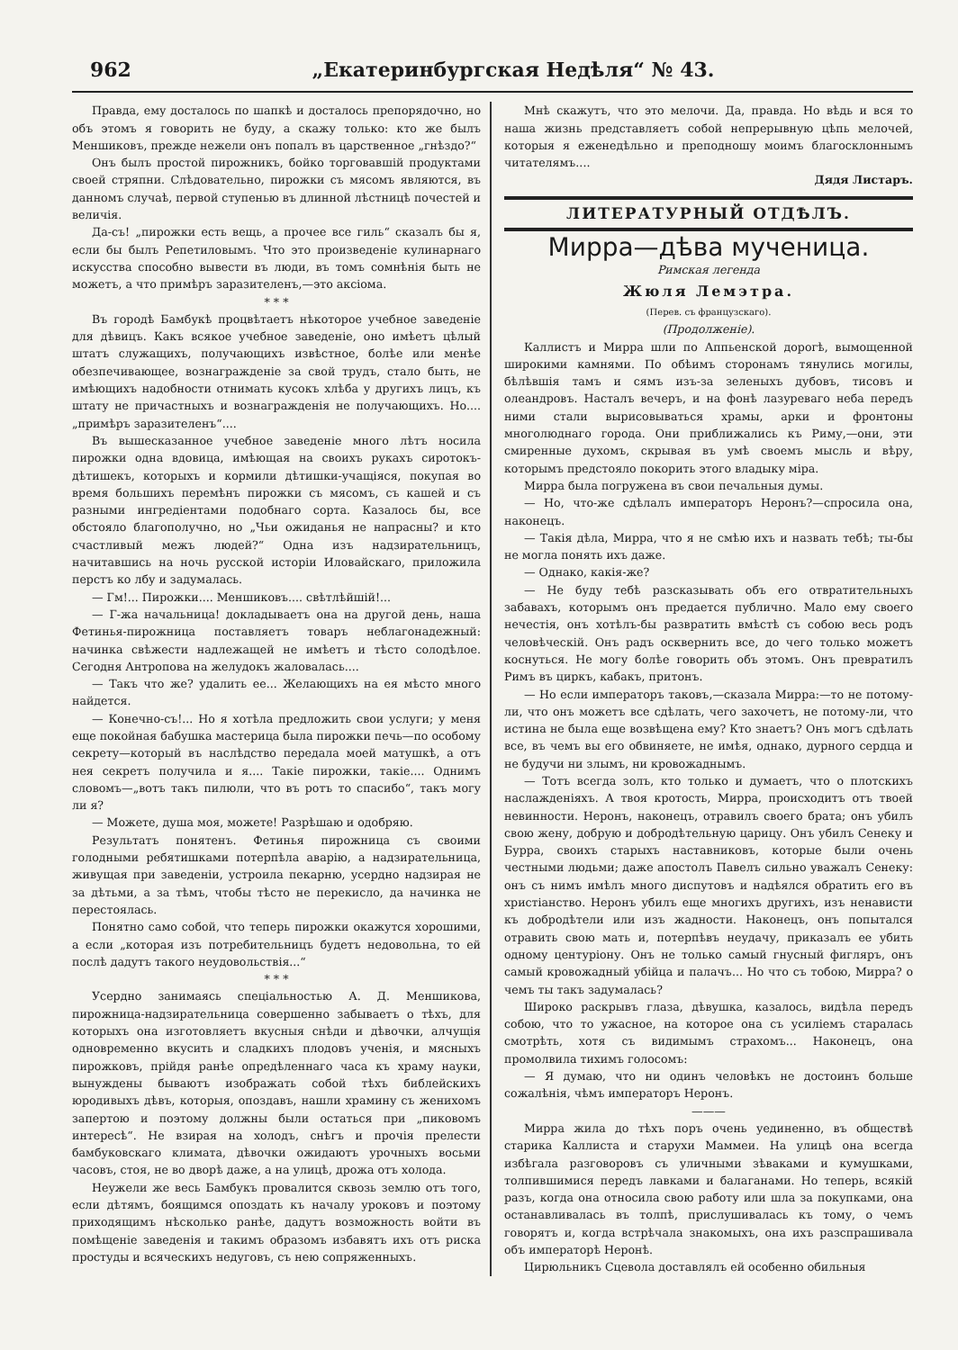962 „Екатеринбургская Недѣля“ № 43.
Правда, ему досталось по шапкѣ и досталось препорядочно, но объ этомъ я говорить не буду, а скажу только: кто же былъ Меншиковъ, прежде нежели онъ попалъ въ царственное „гнѣздо?“
Онъ былъ простой пирожникъ, бойко торговавшій продуктами своей стряпни. Слѣдовательно, пирожки съ мясомъ являются, въ данномъ случаѣ, первой ступенью въ длинной лѣстницѣ почестей и величія.
Да-съ! „пирожки есть вещь, а прочее все гиль“ сказалъ бы я, если бы былъ Репетиловымъ. Что это произведеніе кулинарнаго искусства способно вывести въ люди, въ томъ сомнѣнія быть не можетъ, а что примѣръ заразителенъ,—это аксіома.
* * *
Въ городѣ Бамбукѣ процвѣтаетъ нѣкоторое учебное заведеніе для дѣвицъ. Какъ всякое учебное заведеніе, оно имѣетъ цѣлый штатъ служащихъ, получающихъ извѣстное, болѣе или менѣе обезпечивающее, вознагражденіе за свой трудъ, стало быть, не имѣющихъ надобности отнимать кусокъ хлѣба у другихъ лицъ, къ штату не причастныхъ и вознагражденія не получающихъ. Но.... „примѣръ заразителенъ“....
Въ вышесказанное учебное заведеніе много лѣтъ носила пирожки одна вдовица, имѣющая на своихъ рукахъ сиротокъ-дѣтишекъ, которыхъ и кормили дѣтишки-учащіяся, покупая во время большихъ перемѣнъ пирожки съ мясомъ, съ кашей и съ разными ингредіентами подобнаго сорта. Казалось бы, все обстояло благополучно, но „Чьи ожиданья не напрасны? и кто счастливый межъ людей?“ Одна изъ надзирательницъ, начитавшись на ночь русской исторіи Иловайскаго, приложила перстъ ко лбу и задумалась.
— Гм!... Пирожки.... Меншиковъ.... свѣтлѣйшій!...
— Г-жа начальница! докладываетъ она на другой день, наша Фетинья-пирожница поставляетъ товаръ неблагонадежный: начинка свѣжести надлежащей не имѣетъ и тѣсто солодѣлое. Сегодня Антропова на желудокъ жаловалась....
— Такъ что же? удалить ее... Желающихъ на ея мѣсто много найдется.
— Конечно-съ!... Но я хотѣла предложить свои услуги; у меня еще покойная бабушка мастерица была пирожки печь—по особому секрету—который въ наслѣдство передала моей матушкѣ, а отъ нея секретъ получила и я.... Такіе пирожки, такіе.... Однимъ словомъ—„вотъ такъ пилюли, что въ ротъ то спасибо“, такъ могу ли я?
— Можете, душа моя, можете! Разрѣшаю и одобряю.
Результатъ понятенъ. Фетинья пирожница съ своими голодными ребятишками потерпѣла аварію, а надзирательница, живущая при заведеніи, устроила пекарню, усердно надзирая не за дѣтьми, а за тѣмъ, чтобы тѣсто не перекисло, да начинка не перестоялась.
Понятно само собой, что теперь пирожки окажутся хорошими, а если „которая изъ потребительницъ будетъ недовольна, то ей послѣ дадутъ такого неудовольствія...“
* * *
Усердно занимаясь спеціальностью А. Д. Меншикова, пирожница-надзирательница совершенно забываетъ о тѣхъ, для которыхъ она изготовляетъ вкусныя снѣди и дѣвочки, алчущія одновременно вкусить и сладкихъ плодовъ ученія, и мясныхъ пирожковъ, прійдя ранѣе опредѣленнаго часа къ храму науки, вынуждены бываютъ изображать собой тѣхъ библейскихъ юродивыхъ дѣвъ, которыя, опоздавъ, нашли храмину съ женихомъ запертою и поэтому должны были остаться при „пиковомъ интересѣ“. Не взирая на холодъ, снѣгъ и прочія прелести бамбуковскаго климата, дѣвочки ожидаютъ урочныхъ восьми часовъ, стоя, не во дворѣ даже, а на улицѣ, дрожа отъ холода.
Неужели же весь Бамбукъ провалится сквозь землю отъ того, если дѣтямъ, боящимся опоздать къ началу уроковъ и поэтому приходящимъ нѣсколько ранѣе, дадутъ возможность войти въ помѣщеніе заведенія и такимъ образомъ избавятъ ихъ отъ риска простуды и всяческихъ недуговъ, съ нею сопряженныхъ.
Мнѣ скажутъ, что это мелочи. Да, правда. Но вѣдь и вся то наша жизнь представляетъ собой непрерывную цѣпь мелочей, которыя я еженедѣльно и преподношу моимъ благосклоннымъ читателямъ....
Дядя Листаръ.
ЛИТЕРАТУРНЫЙ ОТДѢЛЪ.
Мирра—дѣва мученица.
Римская легенда
Жюля Лемэтра.
(Перев. съ французскаго).
(Продолженіе).
Каллистъ и Мирра шли по Аппьенской дорогѣ, вымощенной широкими камнями. По обѣимъ сторонамъ тянулись могилы, бѣлѣвшія тамъ и сямъ изъ-за зеленыхъ дубовъ, тисовъ и олеандровъ. Насталъ вечеръ, и на фонѣ лазуреваго неба передъ ними стали вырисовываться храмы, арки и фронтоны многолюднаго города. Они приближались къ Риму,—они, эти смиренные духомъ, скрывая въ умѣ своемъ мысль и вѣру, которымъ предстояло покорить этого владыку міра.
Мирра была погружена въ свои печальныя думы.
— Но, что-же сдѣлалъ императоръ Неронъ?—спросила она, наконецъ.
— Такія дѣла, Мирра, что я не смѣю ихъ и назвать тебѣ; ты-бы не могла понять ихъ даже.
— Однако, какія-же?
— Не буду тебѣ разсказывать объ его отвратительныхъ забавахъ, которымъ онъ предается публично. Мало ему своего нечестія, онъ хотѣлъ-бы развратить вмѣстѣ съ собою весь родъ человѣческій. Онъ радъ осквернить все, до чего только можетъ коснуться. Не могу болѣе говорить объ этомъ. Онъ превратилъ Римъ въ циркъ, кабакъ, притонъ.
— Но если императоръ таковъ,—сказала Мирра:—то не потому-ли, что онъ можетъ все сдѣлать, чего захочетъ, не потому-ли, что истина не была еще возвѣщена ему? Кто знаетъ? Онъ могъ сдѣлать все, въ чемъ вы его обвиняете, не имѣя, однако, дурного сердца и не будучи ни злымъ, ни кровожаднымъ.
— Тотъ всегда золъ, кто только и думаетъ, что о плотскихъ наслажденіяхъ. А твоя кротость, Мирра, происходитъ отъ твоей невинности. Неронъ, наконецъ, отравилъ своего брата; онъ убилъ свою жену, добрую и добродѣтельную царицу. Онъ убилъ Сенеку и Бурра, своихъ старыхъ наставниковъ, которые были очень честными людьми; даже апостолъ Павелъ сильно уважалъ Сенеку: онъ съ нимъ имѣлъ много диспутовъ и надѣялся обратить его въ христіанство. Неронъ убилъ еще многихъ другихъ, изъ ненависти къ добродѣтели или изъ жадности. Наконецъ, онъ попытался отравить свою мать и, потерпѣвъ неудачу, приказалъ ее убить одному центуріону. Онъ не только самый гнусный фигляръ, онъ самый кровожадный убійца и палачъ... Но что съ тобою, Мирра? о чемъ ты такъ задумалась?
Широко раскрывъ глаза, дѣвушка, казалось, видѣла передъ собою, что то ужасное, на которое она съ усиліемъ старалась смотрѣть, хотя съ видимымъ страхомъ... Наконецъ, она промолвила тихимъ голосомъ:
— Я думаю, что ни одинъ человѣкъ не достоинъ больше сожалѣнія, чѣмъ императоръ Неронъ.
———
Мирра жила до тѣхъ поръ очень уединенно, въ обществѣ старика Каллиста и старухи Маммеи. На улицѣ она всегда избѣгала разговоровъ съ уличными зѣваками и кумушками, толпившимися передъ лавками и балаганами. Но теперь, всякій разъ, когда она относила свою работу или шла за покупками, она останавливалась въ толпѣ, прислушивалась къ тому, о чемъ говорятъ и, когда встрѣчала знакомыхъ, она ихъ разспрашивала объ императорѣ Неронѣ.
Цирюльникъ Сцевола доставлялъ ей особенно обильныя